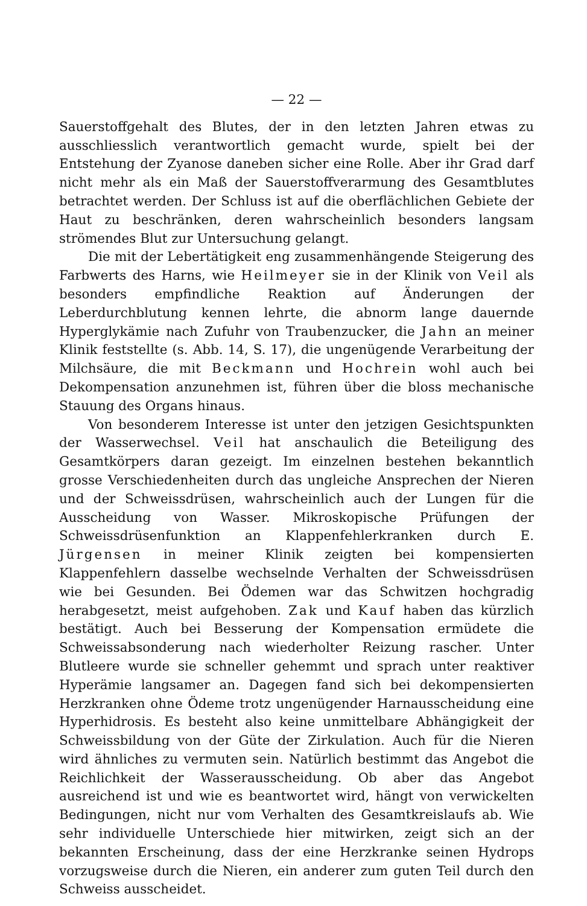— 22 —
Sauerstoffgehalt des Blutes, der in den letzten Jahren etwas zu ausschliesslich verantwortlich gemacht wurde, spielt bei der Entstehung der Zyanose daneben sicher eine Rolle. Aber ihr Grad darf nicht mehr als ein Maß der Sauerstoffverarmung des Gesamtblutes betrachtet werden. Der Schluss ist auf die oberflächlichen Gebiete der Haut zu beschränken, deren wahrscheinlich besonders langsam strömendes Blut zur Untersuchung gelangt.
Die mit der Lebertätigkeit eng zusammenhängende Steigerung des Farbwerts des Harns, wie Heilmeyer sie in der Klinik von Veil als besonders empfindliche Reaktion auf Änderungen der Leberdurchblutung kennen lehrte, die abnorm lange dauernde Hyperglykämie nach Zufuhr von Traubenzucker, die Jahn an meiner Klinik feststellte (s. Abb. 14, S. 17), die ungenügende Verarbeitung der Milchsäure, die mit Beckmann und Hochrein wohl auch bei Dekompensation anzunehmen ist, führen über die bloss mechanische Stauung des Organs hinaus.
Von besonderem Interesse ist unter den jetzigen Gesichtspunkten der Wasserwechsel. Veil hat anschaulich die Beteiligung des Gesamtkörpers daran gezeigt. Im einzelnen bestehen bekanntlich grosse Verschiedenheiten durch das ungleiche Ansprechen der Nieren und der Schweissdrüsen, wahrscheinlich auch der Lungen für die Ausscheidung von Wasser. Mikroskopische Prüfungen der Schweissdrüsenfunktion an Klappenfehlerkranken durch E. Jürgensen in meiner Klinik zeigten bei kompensierten Klappenfehlern dasselbe wechselnde Verhalten der Schweissdrüsen wie bei Gesunden. Bei Ödemen war das Schwitzen hochgradig herabgesetzt, meist aufgehoben. Zak und Kauf haben das kürzlich bestätigt. Auch bei Besserung der Kompensation ermüdete die Schweissabsonderung nach wiederholter Reizung rascher. Unter Blutleere wurde sie schneller gehemmt und sprach unter reaktiver Hyperämie langsamer an. Dagegen fand sich bei dekompensierten Herzkranken ohne Ödeme trotz ungenügender Harnausscheidung eine Hyperhidrosis. Es besteht also keine unmittelbare Abhängigkeit der Schweissbildung von der Güte der Zirkulation. Auch für die Nieren wird ähnliches zu vermuten sein. Natürlich bestimmt das Angebot die Reichlichkeit der Wasserausscheidung. Ob aber das Angebot ausreichend ist und wie es beantwortet wird, hängt von verwickelten Bedingungen, nicht nur vom Verhalten des Gesamtkreislaufs ab. Wie sehr individuelle Unterschiede hier mitwirken, zeigt sich an der bekannten Erscheinung, dass der eine Herzkranke seinen Hydrops vorzugsweise durch die Nieren, ein anderer zum guten Teil durch den Schweiss ausscheidet.